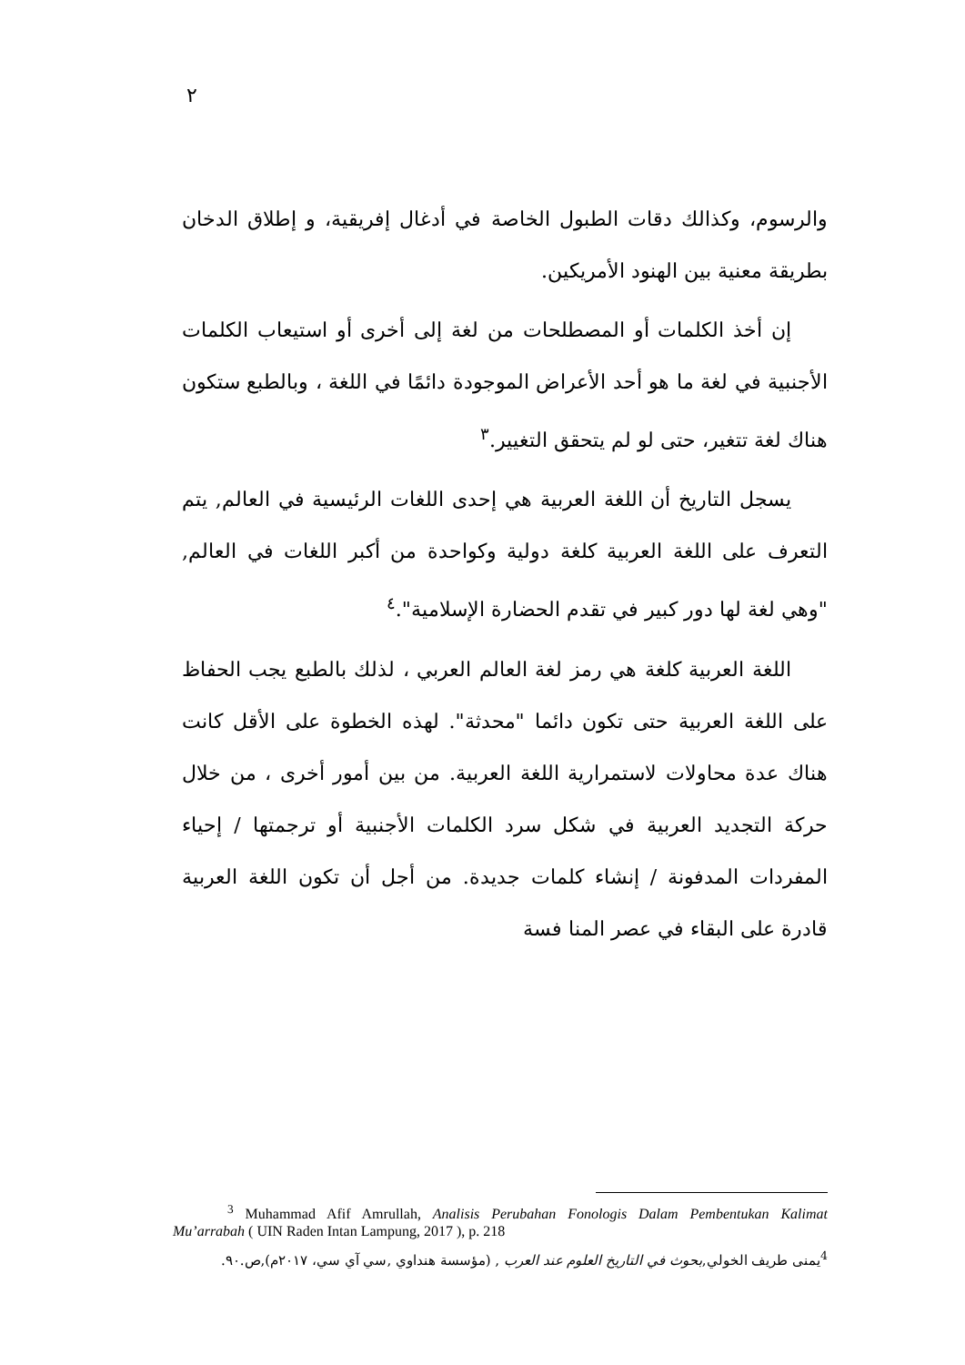٢
والرسوم، وكذالك دقات الطبول الخاصة في أدغال إفريقية، و إطلاق الدخان بطريقة معنية بين الهنود الأمريكين.
إن أخذ الكلمات أو المصطلحات من لغة إلى أخرى أو استيعاب الكلمات الأجنبية في لغة ما هو أحد الأعراض الموجودة دائمًا في اللغة ، وبالطبع ستكون هناك لغة تتغير، حتى لو لم يتحقق التغيير.<sup>٣</sup>
يسجل التاريخ أن اللغة العربية هي إحدى اللغات الرئيسية في العالم, يتم التعرف على اللغة العربية كلغة دولية وكواحدة من أكبر اللغات في العالم, "وهي لغة لها دور كبير في تقدم الحضارة الإسلامية".<sup>٤</sup>
اللغة العربية كلغة هي رمز لغة العالم العربي ، لذلك بالطبع يجب الحفاظ على اللغة العربية حتى تكون دائما "محدثة". لهذه الخطوة على الأقل كانت هناك عدة محاولات لاستمرارية اللغة العربية. من بين أمور أخرى ، من خلال حركة التجديد العربية في شكل سرد الكلمات الأجنبية أو ترجمتها / إحياء المفردات المدفونة / إنشاء كلمات جديدة. من أجل أن تكون اللغة العربية قادرة على البقاء في عصر المنا فسة
<sup>3</sup> Muhammad Afif Amrullah, Analisis Perubahan Fonologis Dalam Pembentukan Kalimat Mu’arrabah ( UIN Raden Intan Lampung, 2017 ), p. 218
<sup>4</sup> يمنى طريف الخولي,بحوث في التاريخ العلوم عند العرب , (مؤسسة هنداوي ,سي آي سي، ٢٠١٧م),ص.٩٠.